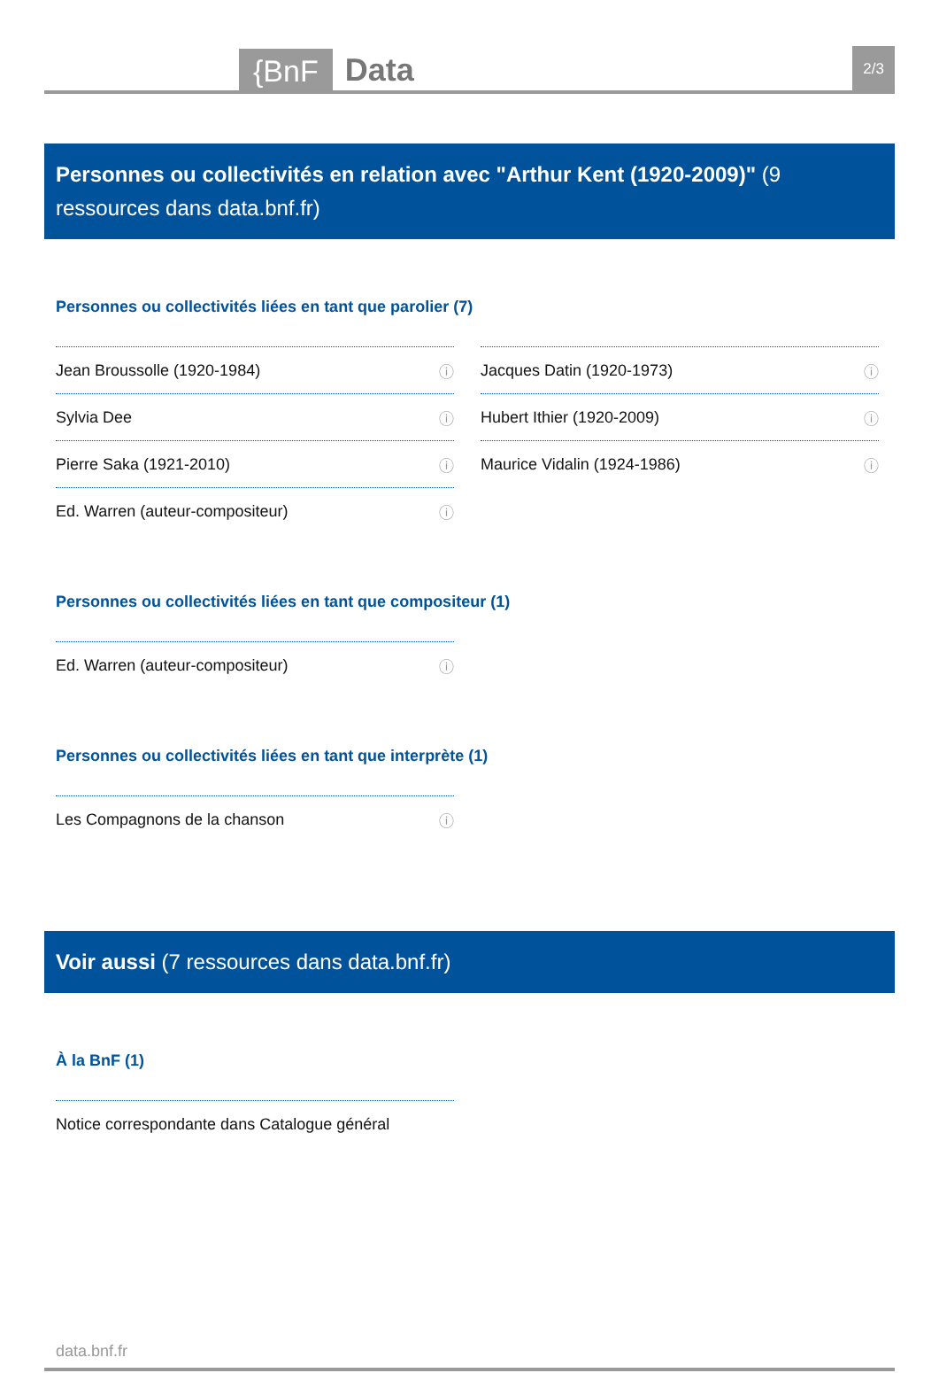{BnF Data 2/3
Personnes ou collectivités en relation avec "Arthur Kent (1920-2009)" (9 ressources dans data.bnf.fr)
Personnes ou collectivités liées en tant que parolier (7)
Jean Broussolle (1920-1984) ⓘ
Sylvia Dee ⓘ
Pierre Saka (1921-2010) ⓘ
Ed. Warren (auteur-compositeur) ⓘ
Jacques Datin (1920-1973) ⓘ
Hubert Ithier (1920-2009) ⓘ
Maurice Vidalin (1924-1986) ⓘ
Personnes ou collectivités liées en tant que compositeur (1)
Ed. Warren (auteur-compositeur) ⓘ
Personnes ou collectivités liées en tant que interprète (1)
Les Compagnons de la chanson ⓘ
Voir aussi (7 ressources dans data.bnf.fr)
À la BnF (1)
Notice correspondante dans Catalogue général
data.bnf.fr